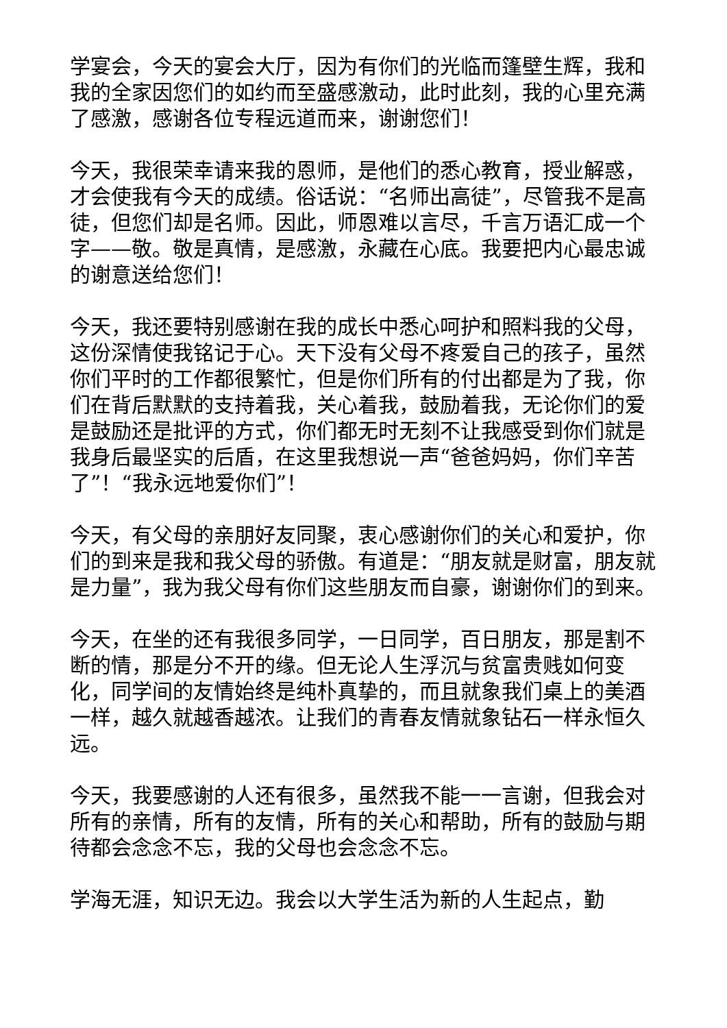学宴会，今天的宴会大厅，因为有你们的光临而篷壁生辉，我和我的全家因您们的如约而至盛感激动，此时此刻，我的心里充满了感激，感谢各位专程远道而来，谢谢您们！
今天，我很荣幸请来我的恩师，是他们的悉心教育，授业解惑，才会使我有今天的成绩。俗话说：“名师出高徒”，尽管我不是高徒，但您们却是名师。因此，师恩难以言尽，千言万语汇成一个字——敬。敬是真情，是感激，永藏在心底。我要把内心最忠诚的谢意送给您们！
今天，我还要特别感谢在我的成长中悉心呵护和照料我的父母，这份深情使我铭记于心。天下没有父母不疼爱自己的孩子，虽然你们平时的工作都很繁忙，但是你们所有的付出都是为了我，你们在背后默默的支持着我，关心着我，鼓励着我，无论你们的爱是鼓励还是批评的方式，你们都无时无刻不让我感受到你们就是我身后最坚实的后盾，在这里我想说一声“爸爸妈妈，你们辛苦了”！“我永远地爱你们”！
今天，有父母的亲朋好友同聚，衷心感谢你们的关心和爱护，你们的到来是我和我父母的骄傲。有道是：“朋友就是财富，朋友就是力量”，我为我父母有你们这些朋友而自豪，谢谢你们的到来。
今天，在坐的还有我很多同学，一日同学，百日朋友，那是割不断的情，那是分不开的缘。但无论人生浮沉与贫富贵贱如何变化，同学间的友情始终是纯朴真挚的，而且就象我们桌上的美酒一样，越久就越香越浓。让我们的青春友情就象钻石一样永恒久远。
今天，我要感谢的人还有很多，虽然我不能一一言谢，但我会对所有的亲情，所有的友情，所有的关心和帮助，所有的鼓励与期待都会念念不忘，我的父母也会念念不忘。
学海无涯，知识无边。我会以大学生活为新的人生起点，勤